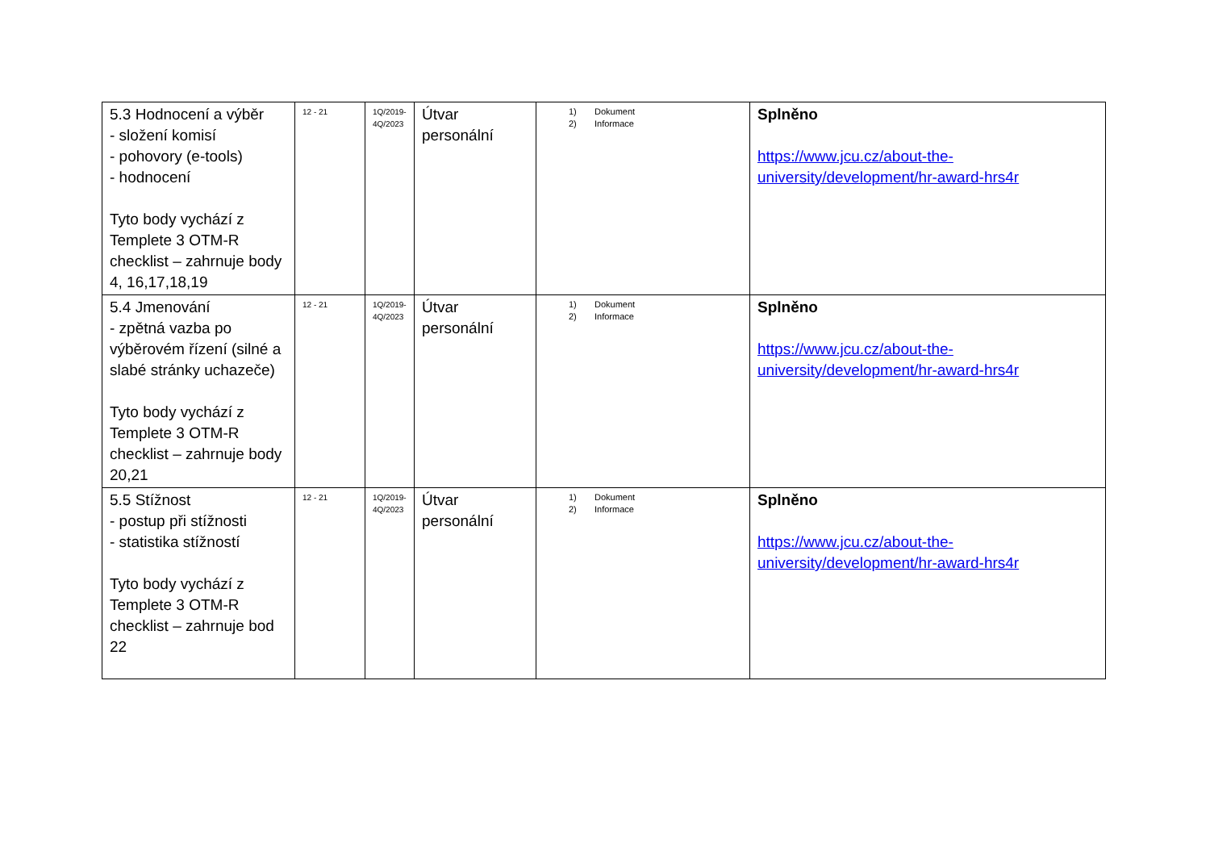| 5.3 Hodnocení a výběr - složení komisí - pohovory (e-tools) - hodnocení Tyto body vychází z Templete 3 OTM-R checklist – zahrnuje body 4, 16,17,18,19 | 12 - 21 | 1Q/2019- 4Q/2023 | Útvar personální | 1) Dokument 2) Informace | Splněno https://www.jcu.cz/about-the-university/development/hr-award-hrs4r |
| 5.4 Jmenování - zpětná vazba po výběrovém řízení (silné a slabé stránky uchazeče) Tyto body vychází z Templete 3 OTM-R checklist – zahrnuje body 20,21 | 12 - 21 | 1Q/2019- 4Q/2023 | Útvar personální | 1) Dokument 2) Informace | Splněno https://www.jcu.cz/about-the-university/development/hr-award-hrs4r |
| 5.5 Stížnost - postup při stížnosti - statistika stížností Tyto body vychází z Templete 3 OTM-R checklist – zahrnuje bod 22 | 12 - 21 | 1Q/2019- 4Q/2023 | Útvar personální | 1) Dokument 2) Informace | Splněno https://www.jcu.cz/about-the-university/development/hr-award-hrs4r |